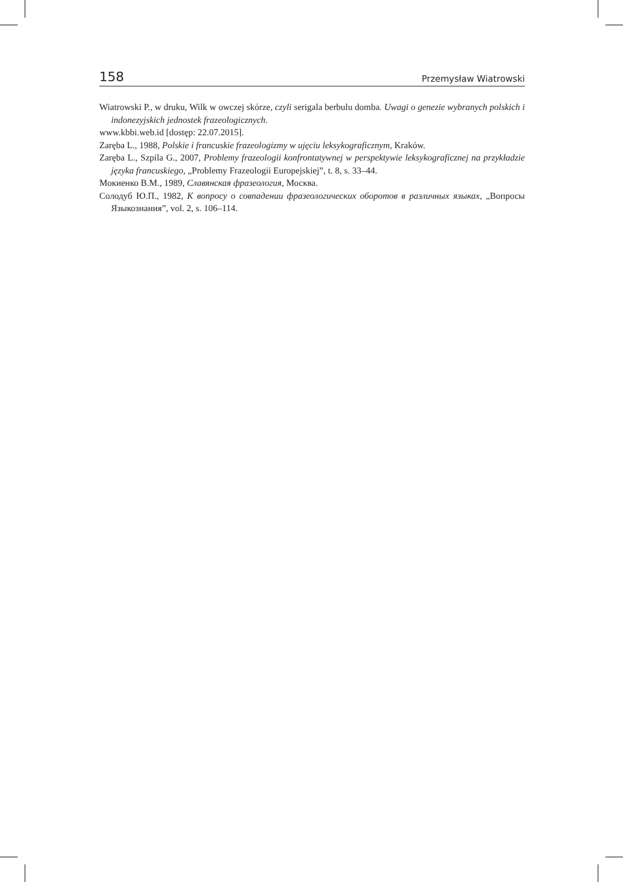158 Przemysław Wiatrowski
Wiatrowski P., w druku, Wilk w owczej skórze, czyli serigala berbulu domba. Uwagi o genezie wybranych polskich i indonezyjskich jednostek frazeologicznych.
www.kbbi.web.id [dostęp: 22.07.2015].
Zaręba L., 1988, Polskie i francuskie frazeologizmy w ujęciu leksykograficznym, Kraków.
Zaręba L., Szpila G., 2007, Problemy frazeologii konfrontatywnej w perspektywie leksykograficznej na przykładzie języka francuskiego, „Problemy Frazeologii Europejskiej”, t. 8, s. 33–44.
Мокиенко В.М., 1989, Славянская фразеология, Москва.
Солодуб Ю.П., 1982, К вопросу о совпадении фразеологических оборотов в различных языках, „Вопросы Языкознания”, vol. 2, s. 106–114.